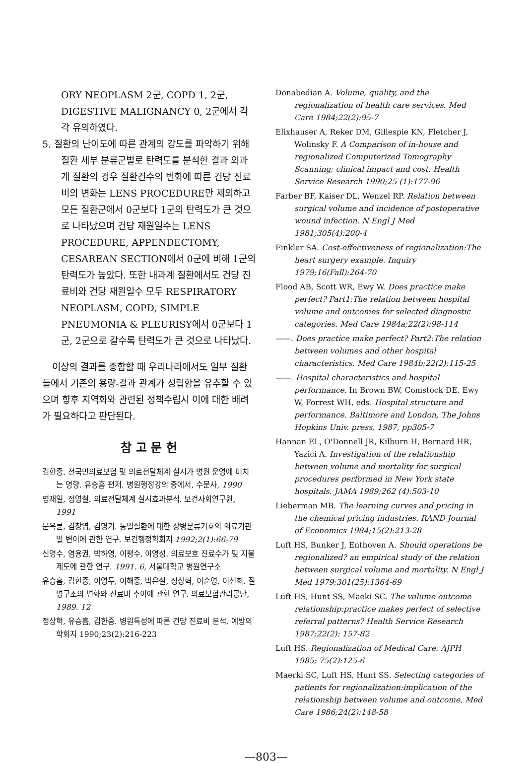ORY NEOPLASM 2군, COPD 1, 2군, DIGESTIVE MALIGNANCY 0, 2군에서 각각 유의하였다.
5. 질환의 난이도에 따른 관계의 강도를 파악하기 위해 질환 세부 분류군별로 탄력도를 분석한 결과 외과계 질환의 경우 질환건수의 변화에 따른 건당 진료비의 변화는 LENS PROCEDURE만 제외하고 모든 질환군에서 0군보다 1군의 탄력도가 큰 것으로 나타났으며 건당 재원일수는 LENS PROCEDURE, APPENDECTOMY, CESAREAN SECTION에서 0군에 비해 1군의 탄력도가 높았다. 또한 내과계 질환에서도 건당 진료비와 건당 재원일수 모두 RESPIRATORY NEOPLASM, COPD, SIMPLE PNEUMONIA & PLEURISY에서 0군보다 1군, 2군으로 갈수록 탄력도가 큰 것으로 나타났다.
이상의 결과를 종합할 때 우리나라에서도 일부 질환들에서 기존의 용량-결과 관계가 성립함을 유추할 수 있으며 향후 지역화와 관련된 정책수립시 이에 대한 배려가 필요하다고 판단된다.
참 고 문 헌
김한중. 전국민의료보험 및 의료전달체계 실시가 병원 운영에 미치는 영향. 유승흠 편저. 병원행정강의 중에서, 수문사, 1990
명재일, 정영철. 의료전달체계 실시효과분석. 보건사회연구원, 1991
문옥륜, 김창엽, 김명기. 동일질환에 대한 상병분류기호의 의료기관별 변이에 관한 연구. 보건행정학회지 1992;2(1):66-79
신영수, 염용권, 박하영, 이평수, 이영성. 의료보호 진료수가 및 지불제도에 관한 연구. 1991. 6, 서울대학교 병원연구소
유승흠, 김한중, 이영두, 이해종, 박은철, 정상혁, 이순영, 이선희. 질병구조의 변화와 진료비 추이에 관한 연구. 의료보험관리공단, 1989. 12
정상혁, 유승흠, 김한중. 병원특성에 따른 건당 진료비 분석. 예방의학회지 1990;23(2):216-223
Donabedian A. Volume, quality, and the regionalization of health care services. Med Care 1984;22(2):95-7
Elixhauser A, Reker DM, Gillespie KN, Fletcher J, Wolinsky F. A Comparison of in-house and regionalized Computerized Tomography Scanning; clinical impact and cost. Health Service Research 1990;25 (1):177-96
Farber BF, Kaiser DL, Wenzel RP. Relation between surgical volume and incidence of postoperative wound infection. N Engl J Med 1981;305(4):200-4
Finkler SA. Cost-effectiveness of regionalization:The heart surgery example. Inquiry 1979;16(Fall):264-70
Flood AB, Scott WR, Ewy W. Does practice make perfect? Part1:The relation between hospital volume and outcomes for selected diagnostic categories. Med Care 1984a;22(2):98-114
——. Does practice make perfect? Part2:The relation between volumes and other hospital characteristics. Med Care 1984b;22(2):115-25
——. Hospital characteristics and hospital performance. In Brown BW, Comstock DE, Ewy W, Forrest WH, eds. Hospital structure and performance. Baltimore and London, The Johns Hopkins Univ. press, 1987, pp305-7
Hannan EL, O'Donnell JR, Kilburn H, Bernard HR, Yazici A. Investigation of the relationship between volume and mortality for surgical procedures performed in New York state hospitals. JAMA 1989;262 (4):503-10
Lieberman MB. The learning curves and pricing in the chemical pricing industries. RAND Journal of Economics 1984;15(2):213-28
Luft HS, Bunker J, Enthoven A. Should operations be regionalized? an empirical study of the relation between surgical volume and mortality. N Engl J Med 1979;301(25):1364-69
Luft HS, Hunt SS, Maeki SC. The volume outcome relationship:practice makes perfect of selective referral patterns? Health Service Research 1987;22(2): 157-82
Luft HS. Regionalization of Medical Care. AJPH 1985; 75(2):125-6
Maerki SC, Luft HS, Hunt SS. Selecting categories of patients for regionalization:implication of the relationship between volume and outcome. Med Care 1986;24(2):148-58
—803—